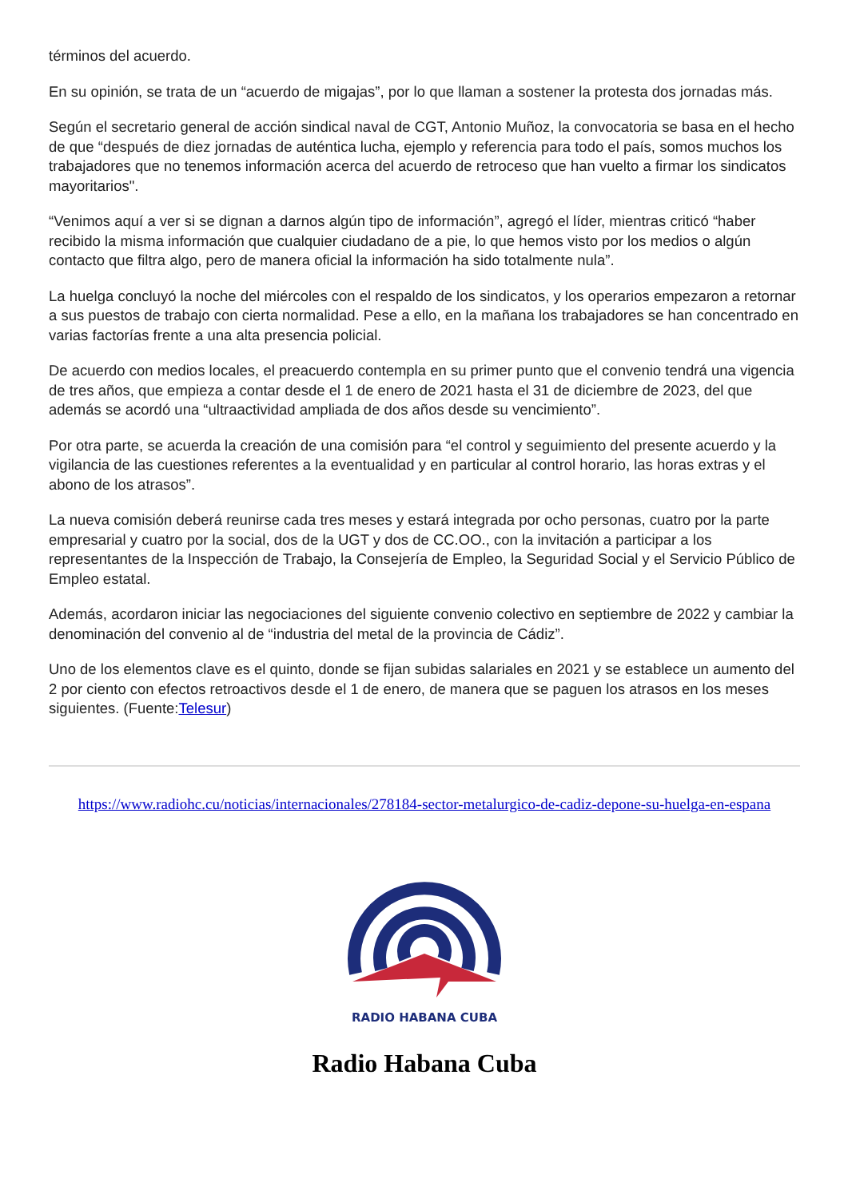términos del acuerdo.
En su opinión, se trata de un “acuerdo de migajas”, por lo que llaman a sostener la protesta dos jornadas más.
Según el secretario general de acción sindical naval de CGT, Antonio Muñoz, la convocatoria se basa en el hecho de que “después de diez jornadas de auténtica lucha, ejemplo y referencia para todo el país, somos muchos los trabajadores que no tenemos información acerca del acuerdo de retroceso que han vuelto a firmar los sindicatos mayoritarios".
“Venimos aquí a ver si se dignan a darnos algún tipo de información”, agregó el líder, mientras criticó “haber recibido la misma información que cualquier ciudadano de a pie, lo que hemos visto por los medios o algún contacto que filtra algo, pero de manera oficial la información ha sido totalmente nula”.
La huelga concluyó la noche del miércoles con el respaldo de los sindicatos, y los operarios empezaron a retornar a sus puestos de trabajo con cierta normalidad. Pese a ello, en la mañana los trabajadores se han concentrado en varias factorías frente a una alta presencia policial.
De acuerdo con medios locales, el preacuerdo contempla en su primer punto que el convenio tendrá una vigencia de tres años, que empieza a contar desde el 1 de enero de 2021 hasta el 31 de diciembre de 2023, del que además se acordó una “ultraactividad ampliada de dos años desde su vencimiento”.
Por otra parte, se acuerda la creación de una comisión para “el control y seguimiento del presente acuerdo y la vigilancia de las cuestiones referentes a la eventualidad y en particular al control horario, las horas extras y el abono de los atrasos”.
La nueva comisión deberá reunirse cada tres meses y estará integrada por ocho personas, cuatro por la parte empresarial y cuatro por la social, dos de la UGT y dos de CC.OO., con la invitación a participar a los representantes de la Inspección de Trabajo, la Consejería de Empleo, la Seguridad Social y el Servicio Público de Empleo estatal.
Además, acordaron iniciar las negociaciones del siguiente convenio colectivo en septiembre de 2022 y cambiar la denominación del convenio al de “industria del metal de la provincia de Cádiz”.
Uno de los elementos clave es el quinto, donde se fijan subidas salariales en 2021 y se establece un aumento del 2 por ciento con efectos retroactivos desde el 1 de enero, de manera que se paguen los atrasos en los meses siguientes. (Fuente:Telesur)
https://www.radiohc.cu/noticias/internacionales/278184-sector-metalurgico-de-cadiz-depone-su-huelga-en-espana
RADIO HABANA CUBA
Radio Habana Cuba